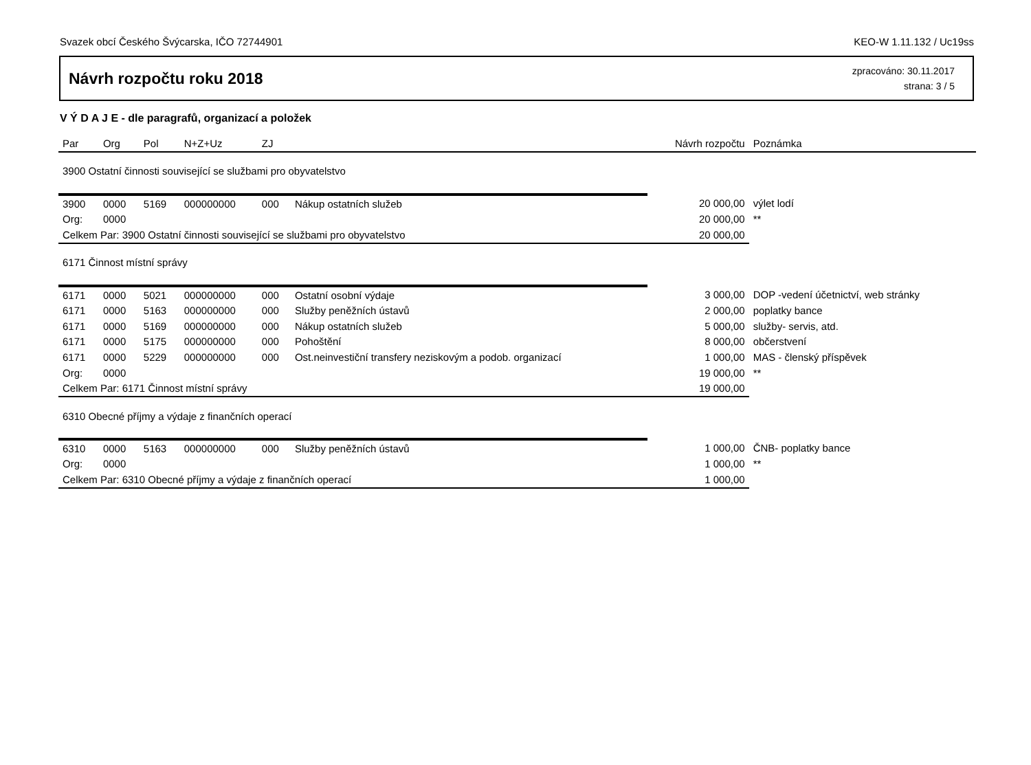Svazek obcí Českého Švýcarska, IČO 72744901 KEO-W 1.11.132 / Uc19ss
Návrh rozpočtu roku 2018
zpracováno: 30.11.2017
strana: 3 / 5
V Ý D A J E - dle paragrafů, organizací a položek
| Par | Org | Pol | N+Z+Uz | ZJ | | Návrh rozpočtu | Poznámka |
| --- | --- | --- | --- | --- | --- | --- | --- |
| 3900 Ostatní činnosti související se službami pro obyvatelstvo | | | | | | | |
| 3900 | 0000 | 5169 | 000000000 | 000 | Nákup ostatních služeb | 20 000,00 | výlet lodí |
| Org: | 0000 | | | | | 20 000,00 | ** |
| Celkem Par: 3900 Ostatní činnosti související se službami pro obyvatelstvo | | | | | | 20 000,00 | |
| 6171 Činnost místní správy | | | | | | | |
| 6171 | 0000 | 5021 | 000000000 | 000 | Ostatní osobní výdaje | 3 000,00 | DOP -vedení účetnictví, web stránky |
| 6171 | 0000 | 5163 | 000000000 | 000 | Služby peněžních ústavů | 2 000,00 | poplatky bance |
| 6171 | 0000 | 5169 | 000000000 | 000 | Nákup ostatních služeb | 5 000,00 | služby- servis, atd. |
| 6171 | 0000 | 5175 | 000000000 | 000 | Pohoštění | 8 000,00 | občerstvení |
| 6171 | 0000 | 5229 | 000000000 | 000 | Ost.neinvestiční transfery neziskovým a podob. organizací | 1 000,00 | MAS - členský příspěvek |
| Org: | 0000 | | | | | 19 000,00 | ** |
| Celkem Par: 6171 Činnost místní správy | | | | | | 19 000,00 | |
| 6310 Obecné příjmy a výdaje z finančních operací | | | | | | | |
| 6310 | 0000 | 5163 | 000000000 | 000 | Služby peněžních ústavů | 1 000,00 | ČNB- poplatky bance |
| Org: | 0000 | | | | | 1 000,00 | ** |
| Celkem Par: 6310 Obecné příjmy a výdaje z finančních operací | | | | | | 1 000,00 | |